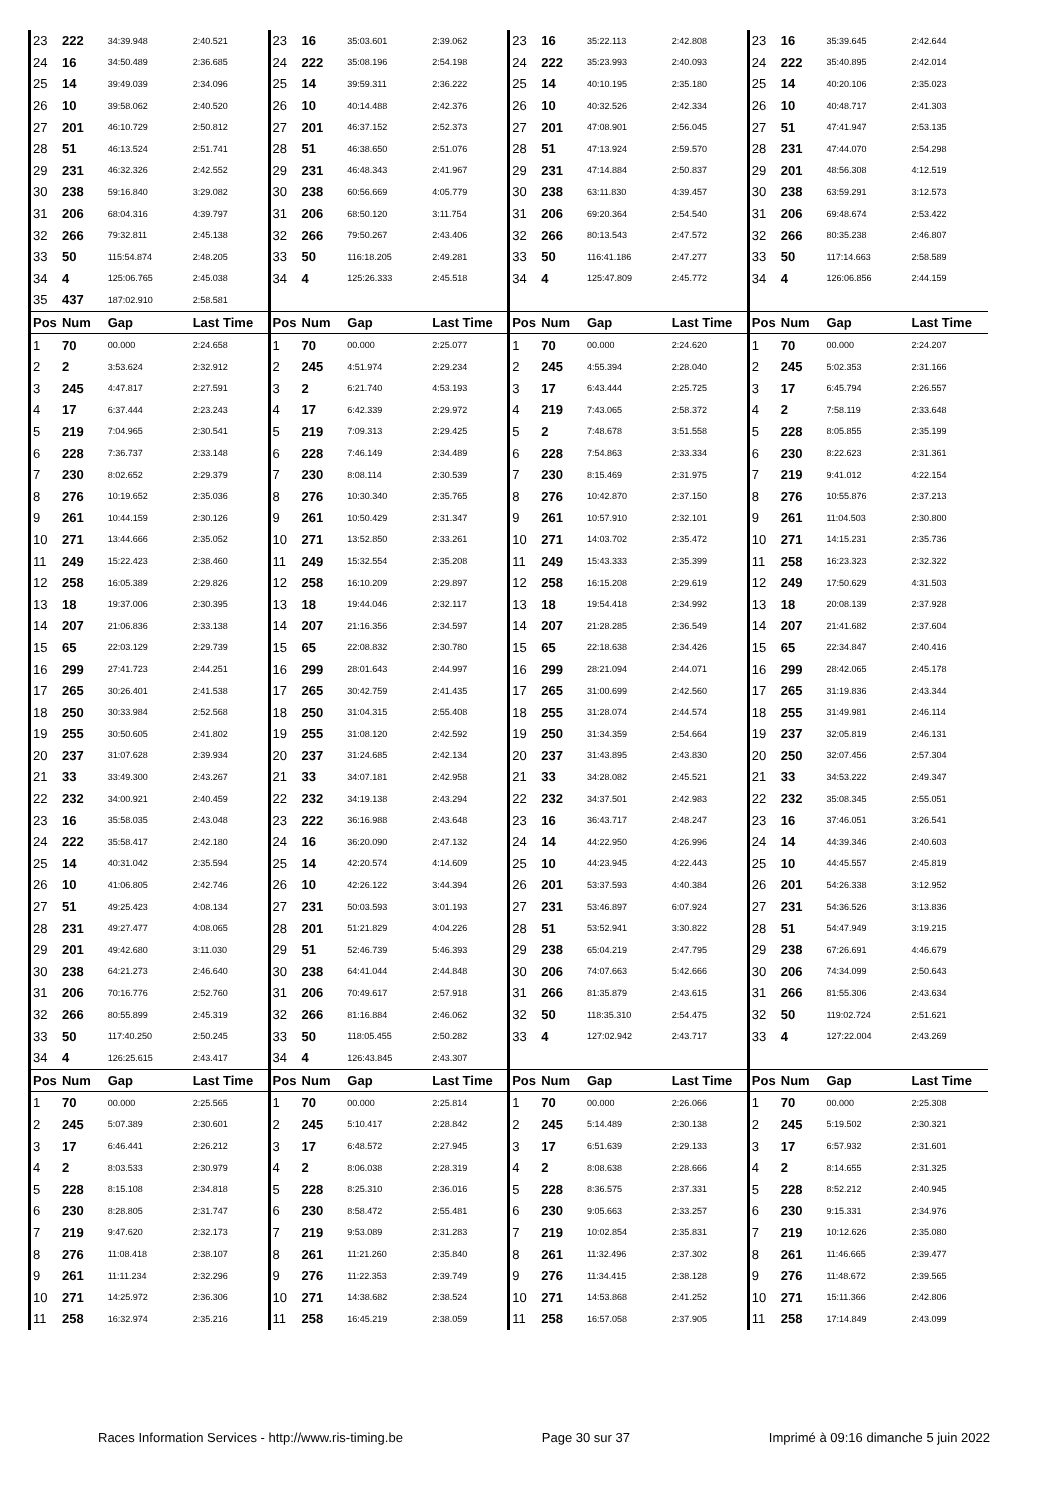| 23 | 222 | 34:39.948 | 2:40.521 | 23 | 16 | 35:03.601 | 2:39.062 | 23 | 16 | 35:22.113 | 2:42.808 | 23 | 16 | 35:39.645 | 2:42.644 |
| 24 | 16 | 34:50.489 | 2:36.685 | 24 | 222 | 35:08.196 | 2:54.198 | 24 | 222 | 35:23.993 | 2:40.093 | 24 | 222 | 35:40.895 | 2:42.014 |
| 25 | 14 | 39:49.039 | 2:34.096 | 25 | 14 | 39:59.311 | 2:36.222 | 25 | 14 | 40:10.195 | 2:35.180 | 25 | 14 | 40:20.106 | 2:35.023 |
| 26 | 10 | 39:58.062 | 2:40.520 | 26 | 10 | 40:14.488 | 2:42.376 | 26 | 10 | 40:32.526 | 2:42.334 | 26 | 10 | 40:48.717 | 2:41.303 |
| 27 | 201 | 46:10.729 | 2:50.812 | 27 | 201 | 46:37.152 | 2:52.373 | 27 | 201 | 47:08.901 | 2:56.045 | 27 | 51 | 47:41.947 | 2:53.135 |
| 28 | 51 | 46:13.524 | 2:51.741 | 28 | 51 | 46:38.650 | 2:51.076 | 28 | 51 | 47:13.924 | 2:59.570 | 28 | 231 | 47:44.070 | 2:54.298 |
| 29 | 231 | 46:32.326 | 2:42.552 | 29 | 231 | 46:48.343 | 2:41.967 | 29 | 231 | 47:14.884 | 2:50.837 | 29 | 201 | 48:56.308 | 4:12.519 |
| 30 | 238 | 59:16.840 | 3:29.082 | 30 | 238 | 60:56.669 | 4:05.779 | 30 | 238 | 63:11.830 | 4:39.457 | 30 | 238 | 63:59.291 | 3:12.573 |
| 31 | 206 | 68:04.316 | 4:39.797 | 31 | 206 | 68:50.120 | 3:11.754 | 31 | 206 | 69:20.364 | 2:54.540 | 31 | 206 | 69:48.674 | 2:53.422 |
| 32 | 266 | 79:32.811 | 2:45.138 | 32 | 266 | 79:50.267 | 2:43.406 | 32 | 266 | 80:13.543 | 2:47.572 | 32 | 266 | 80:35.238 | 2:46.807 |
| 33 | 50 | 115:54.874 | 2:48.205 | 33 | 50 | 116:18.205 | 2:49.281 | 33 | 50 | 116:41.186 | 2:47.277 | 33 | 50 | 117:14.663 | 2:58.589 |
| 34 | 4 | 125:06.765 | 2:45.038 | 34 | 4 | 125:26.333 | 2:45.518 | 34 | 4 | 125:47.809 | 2:45.772 | 34 | 4 | 126:06.856 | 2:44.159 |
| 35 | 437 | 187:02.910 | 2:58.581 | | | | | | | | | | | | |
| Pos | Num | Gap | Last Time | Pos | Num | Gap | Last Time | Pos | Num | Gap | Last Time | Pos | Num | Gap | Last Time |
| 1 | 70 | 00.000 | 2:24.658 | 1 | 70 | 00.000 | 2:25.077 | 1 | 70 | 00.000 | 2:24.620 | 1 | 70 | 00.000 | 2:24.207 |
| 2 | 2 | 3:53.624 | 2:32.912 | 2 | 245 | 4:51.974 | 2:29.234 | 2 | 245 | 4:55.394 | 2:28.040 | 2 | 245 | 5:02.353 | 2:31.166 |
| 3 | 245 | 4:47.817 | 2:27.591 | 3 | 2 | 6:21.740 | 4:53.193 | 3 | 17 | 6:43.444 | 2:25.725 | 3 | 17 | 6:45.794 | 2:26.557 |
| 4 | 17 | 6:37.444 | 2:23.243 | 4 | 17 | 6:42.339 | 2:29.972 | 4 | 219 | 7:43.065 | 2:58.372 | 4 | 2 | 7:58.119 | 2:33.648 |
| 5 | 219 | 7:04.965 | 2:30.541 | 5 | 219 | 7:09.313 | 2:29.425 | 5 | 2 | 7:48.678 | 3:51.558 | 5 | 228 | 8:05.855 | 2:35.199 |
| 6 | 228 | 7:36.737 | 2:33.148 | 6 | 228 | 7:46.149 | 2:34.489 | 6 | 228 | 7:54.863 | 2:33.334 | 6 | 230 | 8:22.623 | 2:31.361 |
| 7 | 230 | 8:02.652 | 2:29.379 | 7 | 230 | 8:08.114 | 2:30.539 | 7 | 230 | 8:15.469 | 2:31.975 | 7 | 219 | 9:41.012 | 4:22.154 |
| 8 | 276 | 10:19.652 | 2:35.036 | 8 | 276 | 10:30.340 | 2:35.765 | 8 | 276 | 10:42.870 | 2:37.150 | 8 | 276 | 10:55.876 | 2:37.213 |
| 9 | 261 | 10:44.159 | 2:30.126 | 9 | 261 | 10:50.429 | 2:31.347 | 9 | 261 | 10:57.910 | 2:32.101 | 9 | 261 | 11:04.503 | 2:30.800 |
| 10 | 271 | 13:44.666 | 2:35.052 | 10 | 271 | 13:52.850 | 2:33.261 | 10 | 271 | 14:03.702 | 2:35.472 | 10 | 271 | 14:15.231 | 2:35.736 |
| 11 | 249 | 15:22.423 | 2:38.460 | 11 | 249 | 15:32.554 | 2:35.208 | 11 | 249 | 15:43.333 | 2:35.399 | 11 | 258 | 16:23.323 | 2:32.322 |
| 12 | 258 | 16:05.389 | 2:29.826 | 12 | 258 | 16:10.209 | 2:29.897 | 12 | 258 | 16:15.208 | 2:29.619 | 12 | 249 | 17:50.629 | 4:31.503 |
| 13 | 18 | 19:37.006 | 2:30.395 | 13 | 18 | 19:44.046 | 2:32.117 | 13 | 18 | 19:54.418 | 2:34.992 | 13 | 18 | 20:08.139 | 2:37.928 |
| 14 | 207 | 21:06.836 | 2:33.138 | 14 | 207 | 21:16.356 | 2:34.597 | 14 | 207 | 21:28.285 | 2:36.549 | 14 | 207 | 21:41.682 | 2:37.604 |
| 15 | 65 | 22:03.129 | 2:29.739 | 15 | 65 | 22:08.832 | 2:30.780 | 15 | 65 | 22:18.638 | 2:34.426 | 15 | 65 | 22:34.847 | 2:40.416 |
| 16 | 299 | 27:41.723 | 2:44.251 | 16 | 299 | 28:01.643 | 2:44.997 | 16 | 299 | 28:21.094 | 2:44.071 | 16 | 299 | 28:42.065 | 2:45.178 |
| 17 | 265 | 30:26.401 | 2:41.538 | 17 | 265 | 30:42.759 | 2:41.435 | 17 | 265 | 31:00.699 | 2:42.560 | 17 | 265 | 31:19.836 | 2:43.344 |
| 18 | 250 | 30:33.984 | 2:52.568 | 18 | 250 | 31:04.315 | 2:55.408 | 18 | 255 | 31:28.074 | 2:44.574 | 18 | 255 | 31:49.981 | 2:46.114 |
| 19 | 255 | 30:50.605 | 2:41.802 | 19 | 255 | 31:08.120 | 2:42.592 | 19 | 250 | 31:34.359 | 2:54.664 | 19 | 237 | 32:05.819 | 2:46.131 |
| 20 | 237 | 31:07.628 | 2:39.934 | 20 | 237 | 31:24.685 | 2:42.134 | 20 | 237 | 31:43.895 | 2:43.830 | 20 | 250 | 32:07.456 | 2:57.304 |
| 21 | 33 | 33:49.300 | 2:43.267 | 21 | 33 | 34:07.181 | 2:42.958 | 21 | 33 | 34:28.082 | 2:45.521 | 21 | 33 | 34:53.222 | 2:49.347 |
| 22 | 232 | 34:00.921 | 2:40.459 | 22 | 232 | 34:19.138 | 2:43.294 | 22 | 232 | 34:37.501 | 2:42.983 | 22 | 232 | 35:08.345 | 2:55.051 |
| 23 | 16 | 35:58.035 | 2:43.048 | 23 | 222 | 36:16.988 | 2:43.648 | 23 | 16 | 36:43.717 | 2:48.247 | 23 | 16 | 37:46.051 | 3:26.541 |
| 24 | 222 | 35:58.417 | 2:42.180 | 24 | 16 | 36:20.090 | 2:47.132 | 24 | 14 | 44:22.950 | 4:26.996 | 24 | 14 | 44:39.346 | 2:40.603 |
| 25 | 14 | 40:31.042 | 2:35.594 | 25 | 14 | 42:20.574 | 4:14.609 | 25 | 10 | 44:23.945 | 4:22.443 | 25 | 10 | 44:45.557 | 2:45.819 |
| 26 | 10 | 41:06.805 | 2:42.746 | 26 | 10 | 42:26.122 | 3:44.394 | 26 | 201 | 53:37.593 | 4:40.384 | 26 | 201 | 54:26.338 | 3:12.952 |
| 27 | 51 | 49:25.423 | 4:08.134 | 27 | 231 | 50:03.593 | 3:01.193 | 27 | 231 | 53:46.897 | 6:07.924 | 27 | 231 | 54:36.526 | 3:13.836 |
| 28 | 231 | 49:27.477 | 4:08.065 | 28 | 201 | 51:21.829 | 4:04.226 | 28 | 51 | 53:52.941 | 3:30.822 | 28 | 51 | 54:47.949 | 3:19.215 |
| 29 | 201 | 49:42.680 | 3:11.030 | 29 | 51 | 52:46.739 | 5:46.393 | 29 | 238 | 65:04.219 | 2:47.795 | 29 | 238 | 67:26.691 | 4:46.679 |
| 30 | 238 | 64:21.273 | 2:46.640 | 30 | 238 | 64:41.044 | 2:44.848 | 30 | 206 | 74:07.663 | 5:42.666 | 30 | 206 | 74:34.099 | 2:50.643 |
| 31 | 206 | 70:16.776 | 2:52.760 | 31 | 206 | 70:49.617 | 2:57.918 | 31 | 266 | 81:35.879 | 2:43.615 | 31 | 266 | 81:55.306 | 2:43.634 |
| 32 | 266 | 80:55.899 | 2:45.319 | 32 | 266 | 81:16.884 | 2:46.062 | 32 | 50 | 118:35.310 | 2:54.475 | 32 | 50 | 119:02.724 | 2:51.621 |
| 33 | 50 | 117:40.250 | 2:50.245 | 33 | 50 | 118:05.455 | 2:50.282 | 33 | 4 | 127:02.942 | 2:43.717 | 33 | 4 | 127:22.004 | 2:43.269 |
| 34 | 4 | 126:25.615 | 2:43.417 | 34 | 4 | 126:43.845 | 2:43.307 | | | | | | | | |
| Pos | Num | Gap | Last Time | Pos | Num | Gap | Last Time | Pos | Num | Gap | Last Time | Pos | Num | Gap | Last Time |
| 1 | 70 | 00.000 | 2:25.565 | 1 | 70 | 00.000 | 2:25.814 | 1 | 70 | 00.000 | 2:26.066 | 1 | 70 | 00.000 | 2:25.308 |
| 2 | 245 | 5:07.389 | 2:30.601 | 2 | 245 | 5:10.417 | 2:28.842 | 2 | 245 | 5:14.489 | 2:30.138 | 2 | 245 | 5:19.502 | 2:30.321 |
| 3 | 17 | 6:46.441 | 2:26.212 | 3 | 17 | 6:48.572 | 2:27.945 | 3 | 17 | 6:51.639 | 2:29.133 | 3 | 17 | 6:57.932 | 2:31.601 |
| 4 | 2 | 8:03.533 | 2:30.979 | 4 | 2 | 8:06.038 | 2:28.319 | 4 | 2 | 8:08.638 | 2:28.666 | 4 | 2 | 8:14.655 | 2:31.325 |
| 5 | 228 | 8:15.108 | 2:34.818 | 5 | 228 | 8:25.310 | 2:36.016 | 5 | 228 | 8:36.575 | 2:37.331 | 5 | 228 | 8:52.212 | 2:40.945 |
| 6 | 230 | 8:28.805 | 2:31.747 | 6 | 230 | 8:58.472 | 2:55.481 | 6 | 230 | 9:05.663 | 2:33.257 | 6 | 230 | 9:15.331 | 2:34.976 |
| 7 | 219 | 9:47.620 | 2:32.173 | 7 | 219 | 9:53.089 | 2:31.283 | 7 | 219 | 10:02.854 | 2:35.831 | 7 | 219 | 10:12.626 | 2:35.080 |
| 8 | 276 | 11:08.418 | 2:38.107 | 8 | 261 | 11:21.260 | 2:35.840 | 8 | 261 | 11:32.496 | 2:37.302 | 8 | 261 | 11:46.665 | 2:39.477 |
| 9 | 261 | 11:11.234 | 2:32.296 | 9 | 276 | 11:22.353 | 2:39.749 | 9 | 276 | 11:34.415 | 2:38.128 | 9 | 276 | 11:48.672 | 2:39.565 |
| 10 | 271 | 14:25.972 | 2:36.306 | 10 | 271 | 14:38.682 | 2:38.524 | 10 | 271 | 14:53.868 | 2:41.252 | 10 | 271 | 15:11.366 | 2:42.806 |
| 11 | 258 | 16:32.974 | 2:35.216 | 11 | 258 | 16:45.219 | 2:38.059 | 11 | 258 | 16:57.058 | 2:37.905 | 11 | 258 | 17:14.849 | 2:43.099 |
Races Information Services - http://www.ris-timing.be Page 30 sur 37 Imprimé à 09:16 dimanche 5 juin 2022